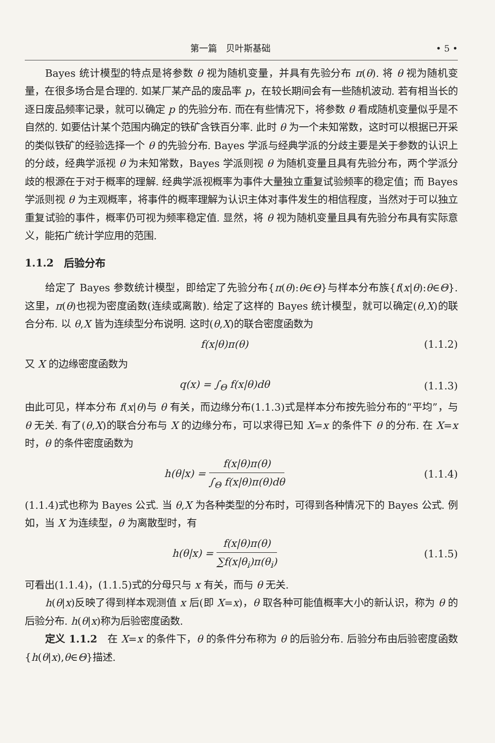第一篇　贝叶斯基础 • 5 •
Bayes 统计模型的特点是将参数 θ 视为随机变量，并具有先验分布 π(θ). 将 θ 视为随机变量，在很多场合是合理的. 如某厂某产品的废品率 p，在较长期间会有一些随机波动. 若有相当长的逐日废品频率记录，就可以确定 p 的先验分布. 而在有些情况下，将参数 θ 看成随机变量似乎是不自然的. 如要估计某个范围内确定的铁矿含铁百分率. 此时 θ 为一个未知常数，这时可以根据已开采的类似铁矿的经验选择一个 θ 的先验分布. Bayes 学派与经典学派的分歧主要是关于参数的认识上的分歧，经典学派视 θ 为未知常数，Bayes 学派则视 θ 为随机变量且具有先验分布，两个学派分歧的根源在于对于概率的理解. 经典学派视概率为事件大量独立重复试验频率的稳定值；而 Bayes 学派则视 θ 为主观概率，将事件的概率理解为认识主体对事件发生的相信程度，当然对于可以独立重复试验的事件，概率仍可视为频率稳定值. 显然，将 θ 视为随机变量且具有先验分布具有实际意义，能拓广统计学应用的范围.
1.1.2　后验分布
给定了 Bayes 参数统计模型，即给定了先验分布{π(θ):θ∈Θ}与样本分布族{f(x|θ):θ∈Θ}. 这里，π(θ)也视为密度函数(连续或离散). 给定了这样的 Bayes 统计模型，就可以确定(θ,X)的联合分布. 以 θ,X 皆为连续型分布说明. 这时(θ,X)的联合密度函数为
f(x|θ)π(θ) (1.1.2)
又 X 的边缘密度函数为
q(x) = ∫<sub>Θ</sub> f(x|θ)dθ (1.1.3)
由此可见，样本分布 f(x|θ)与 θ 有关，而边缘分布(1.1.3)式是样本分布按先验分布的“平均”，与 θ 无关. 有了(θ,X)的联合分布与 X 的边缘分布，可以求得已知 X=x 的条件下 θ 的分布. 在 X=x 时，θ 的条件密度函数为
h(θ|x) = f(x|θ)π(θ) ∫<sub>Θ</sub> f(x|θ)π(θ)dθ (1.1.4)
(1.1.4)式也称为 Bayes 公式. 当 θ,X 为各种类型的分布时，可得到各种情况下的 Bayes 公式. 例如，当 X 为连续型，θ 为离散型时，有
h(θ|x) = f(x|θ)π(θ) ∑f(x|θ<sub>i</sub>)π(θ<sub>i</sub>) (1.1.5)
可看出(1.1.4)，(1.1.5)式的分母只与 x 有关，而与 θ 无关.
h(θ|x)反映了得到样本观测值 x 后(即 X=x)，θ 取各种可能值概率大小的新认识，称为 θ 的后验分布. h(θ|x)称为后验密度函数.
定义 1.1.2　在 X=x 的条件下，θ 的条件分布称为 θ 的后验分布. 后验分布由后验密度函数{h(θ|x),θ∈Θ}描述.